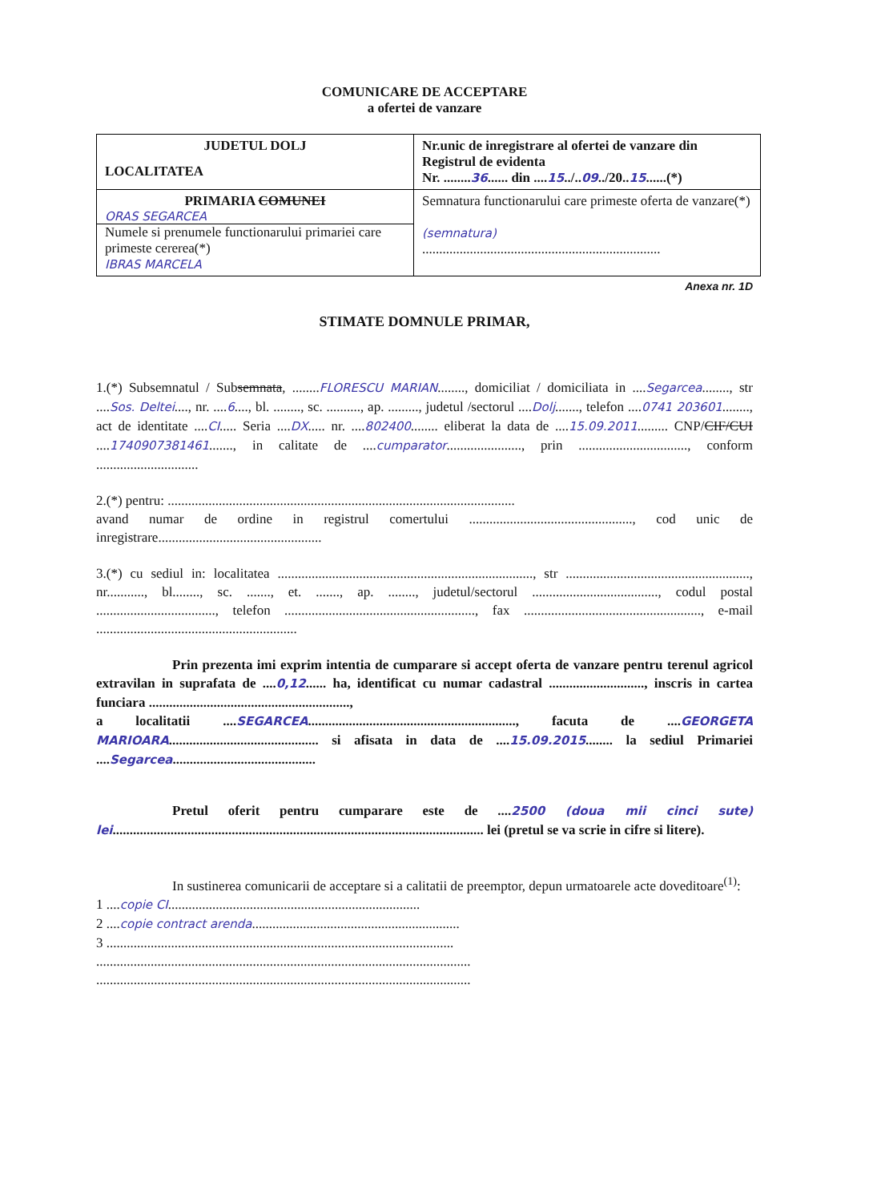COMUNICARE DE ACCEPTARE
a ofertei de vanzare
| JUDETUL DOLJ LOCALITATEA | Nr.unic de inregistrare al ofertei de vanzare din Registrul de evidenta Nr. ........ 36 ...... din .... 15 ../.. 09 ../20.. 15 ......(*) |
| PRIMARIA COMUNEI ORAS SEGARCEA Numele si prenumele functionarului primariei care primeste cererea(*) IBRAS MARCELA | Semnatura functionarului care primeste oferta de vanzare(*) (semnatura) ...................................................................... |
Anexa nr. 1D
STIMATE DOMNULE PRIMAR,
1.(*) Subsemnatul / Subsemnata, ........FLORESCU MARIAN........, domiciliat / domiciliata in ....Segarcea........, str ....Sos. Deltei...., nr. ....6...., bl. ........, sc. .........., ap. ........., judetul /sectorul ....Dolj......., telefon ....0741 203601........, act de identitate ....CI..... Seria ....DX..... nr. ....802400........ eliberat la data de ....15.09.2011......... CNP/CIF/CUI ....1740907381461......., in calitate de ....cumparator......................, prin ................................, conform ..............................
2.(*) pentru: ......................................................................................................
avand numar de ordine in registrul comertului ................................................, cod unic de inregistrare................................................
3.(*) cu sediul in: localitatea ..........................................................................., str ......................................................, nr..........., bl........, sc. ......., et. ......., ap. ........, judetul/sectorul ....................................., codul postal ..................................., telefon ........................................................, fax ...................................................., e-mail ...........................................................
Prin prezenta imi exprim intentia de cumparare si accept oferta de vanzare pentru terenul agricol extravilan in suprafata de ....0,12...... ha, identificat cu numar cadastral ............................, inscris in cartea funciara ...........................................................,
a localitatii ....SEGARCEA............................................................., facuta de ....GEORGETA MARIOARA............................................ si afisata in data de ....15.09.2015........ la sediul Primariei ....Segarcea..........................................
Pretul oferit pentru cumparare este de ....2500 (doua mii cinci sute) lei............................................................................................................. lei (pretul se va scrie in cifre si litere).
In sustinerea comunicarii de acceptare si a calitatii de preemptor, depun urmatoarele acte doveditoare<sup>(1)</sup>:
1 ....copie CI..........................................................................
2 ....copie contract arenda.............................................................
3 ......................................................................................................
..............................................................................................................
..............................................................................................................